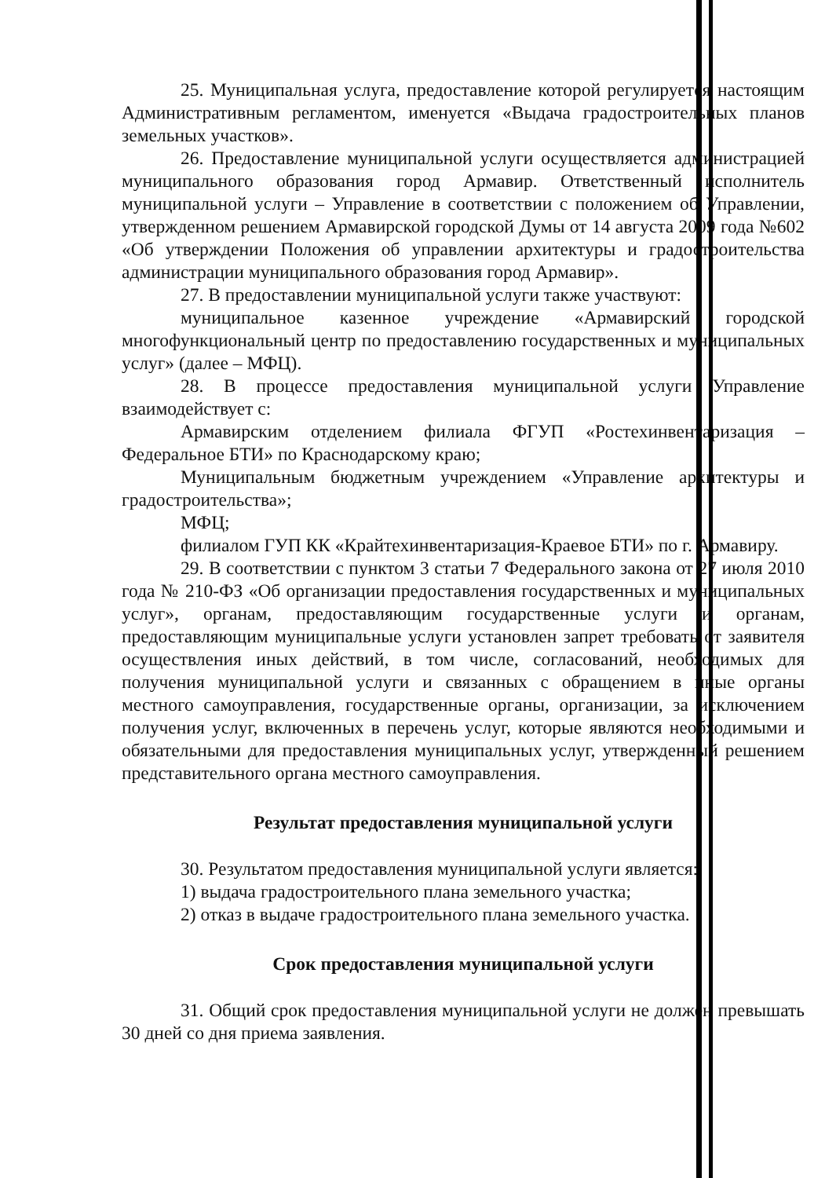25. Муниципальная услуга, предоставление которой регулируется настоящим Административным регламентом, именуется «Выдача градостроительных планов земельных участков».
26. Предоставление муниципальной услуги осуществляется администрацией муниципального образования город Армавир. Ответственный исполнитель муниципальной услуги – Управление в соответствии с положением об Управлении, утвержденном решением Армавирской городской Думы от 14 августа 2009 года №602 «Об утверждении Положения об управлении архитектуры и градостроительства администрации муниципального образования город Армавир».
27. В предоставлении муниципальной услуги также участвуют:
муниципальное казенное учреждение «Армавирский городской многофункциональный центр по предоставлению государственных и муниципальных услуг» (далее – МФЦ).
28. В процессе предоставления муниципальной услуги Управление взаимодействует с:
Армавирским отделением филиала ФГУП «Ростехинвентаризация – Федеральное БТИ» по Краснодарскому краю;
Муниципальным бюджетным учреждением «Управление архитектуры и градостроительства»;
МФЦ;
филиалом ГУП КК «Крайтехинвентаризация-Краевое БТИ» по г. Армавиру.
29. В соответствии с пунктом 3 статьи 7 Федерального закона от 27 июля 2010 года № 210-ФЗ «Об организации предоставления государственных и муниципальных услуг», органам, предоставляющим государственные услуги и органам, предоставляющим муниципальные услуги установлен запрет требовать от заявителя осуществления иных действий, в том числе, согласований, необходимых для получения муниципальной услуги и связанных с обращением в иные органы местного самоуправления, государственные органы, организации, за исключением получения услуг, включенных в перечень услуг, которые являются необходимыми и обязательными для предоставления муниципальных услуг, утвержденный решением представительного органа местного самоуправления.
Результат предоставления муниципальной услуги
30. Результатом предоставления муниципальной услуги является:
1) выдача градостроительного плана земельного участка;
2) отказ в выдаче градостроительного плана земельного участка.
Срок предоставления муниципальной услуги
31. Общий срок предоставления муниципальной услуги не должен превышать 30 дней со дня приема заявления.